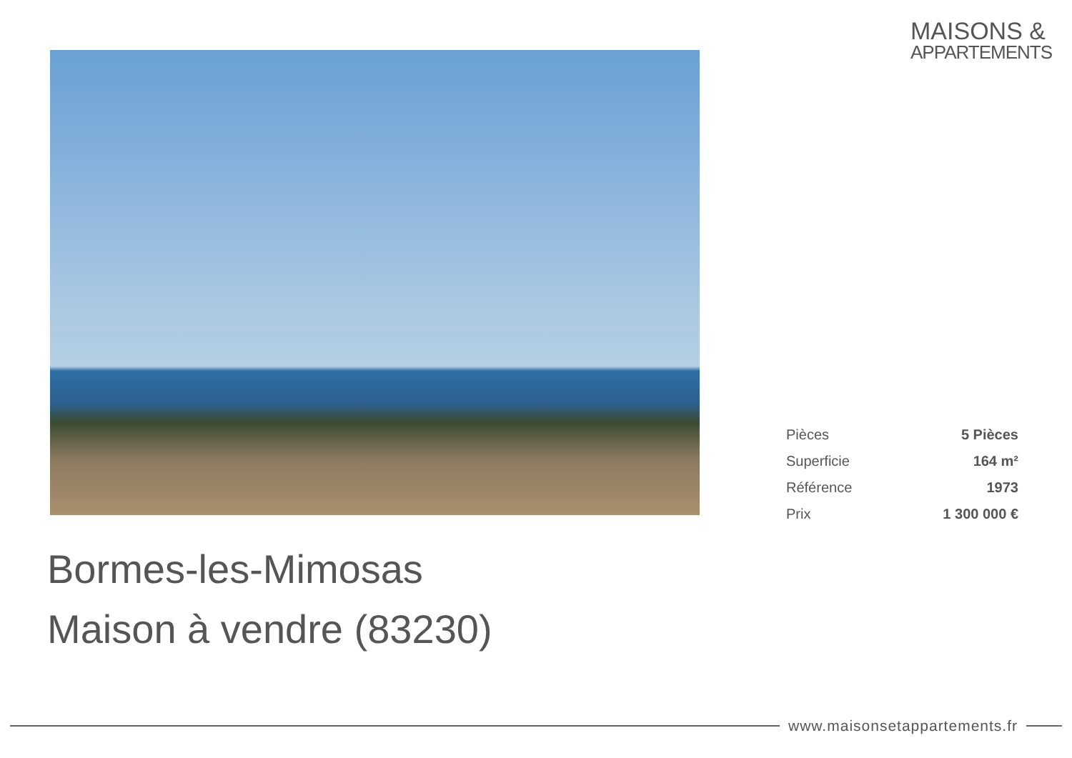MAISONS &
APPARTEMENTS
| Pièces | 5 Pièces |
| Superficie | 164 m² |
| Référence | 1973 |
| Prix | 1 300 000 € |
Bormes-les-Mimosas
Maison à vendre (83230)
www.maisonsetappartements.fr